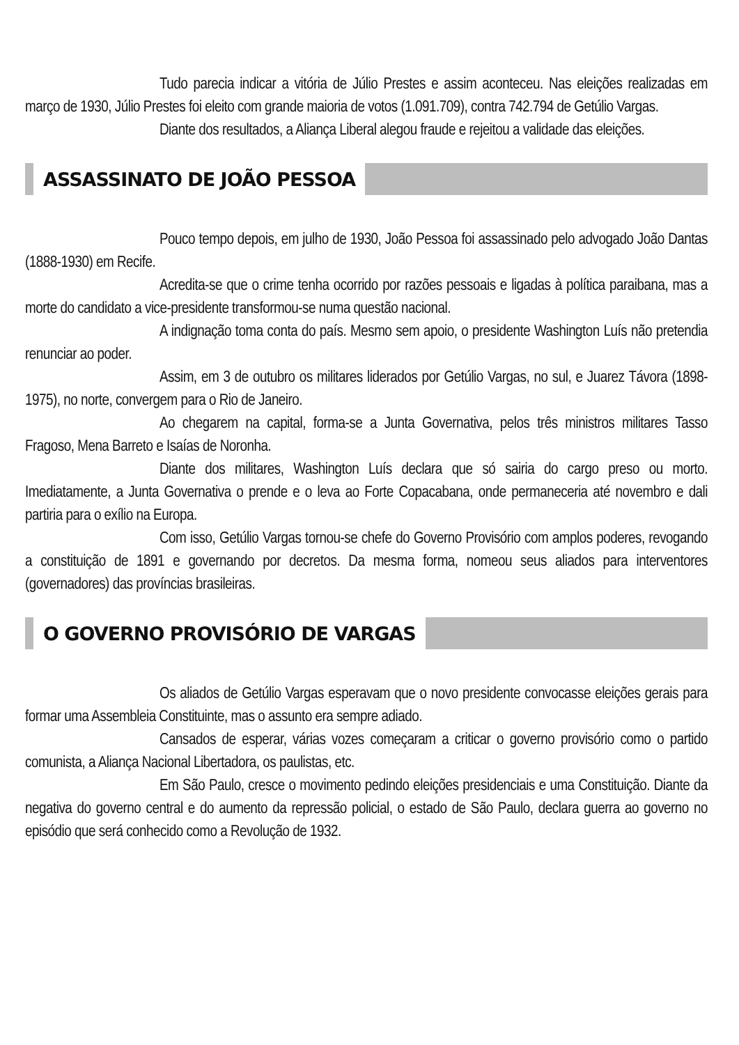Tudo parecia indicar a vitória de Júlio Prestes e assim aconteceu. Nas eleições realizadas em março de 1930, Júlio Prestes foi eleito com grande maioria de votos (1.091.709), contra 742.794 de Getúlio Vargas.
Diante dos resultados, a Aliança Liberal alegou fraude e rejeitou a validade das eleições.
ASSASSINATO DE JOÃO PESSOA
Pouco tempo depois, em julho de 1930, João Pessoa foi assassinado pelo advogado João Dantas (1888-1930) em Recife.
Acredita-se que o crime tenha ocorrido por razões pessoais e ligadas à política paraibana, mas a morte do candidato a vice-presidente transformou-se numa questão nacional.
A indignação toma conta do país. Mesmo sem apoio, o presidente Washington Luís não pretendia renunciar ao poder.
Assim, em 3 de outubro os militares liderados por Getúlio Vargas, no sul, e Juarez Távora (1898-1975), no norte, convergem para o Rio de Janeiro.
Ao chegarem na capital, forma-se a Junta Governativa, pelos três ministros militares Tasso Fragoso, Mena Barreto e Isaías de Noronha.
Diante dos militares, Washington Luís declara que só sairia do cargo preso ou morto. Imediatamente, a Junta Governativa o prende e o leva ao Forte Copacabana, onde permaneceria até novembro e dali partiria para o exílio na Europa.
Com isso, Getúlio Vargas tornou-se chefe do Governo Provisório com amplos poderes, revogando a constituição de 1891 e governando por decretos. Da mesma forma, nomeou seus aliados para interventores (governadores) das províncias brasileiras.
O GOVERNO PROVISÓRIO DE VARGAS
Os aliados de Getúlio Vargas esperavam que o novo presidente convocasse eleições gerais para formar uma Assembleia Constituinte, mas o assunto era sempre adiado.
Cansados de esperar, várias vozes começaram a criticar o governo provisório como o partido comunista, a Aliança Nacional Libertadora, os paulistas, etc.
Em São Paulo, cresce o movimento pedindo eleições presidenciais e uma Constituição. Diante da negativa do governo central e do aumento da repressão policial, o estado de São Paulo, declara guerra ao governo no episódio que será conhecido como a Revolução de 1932.